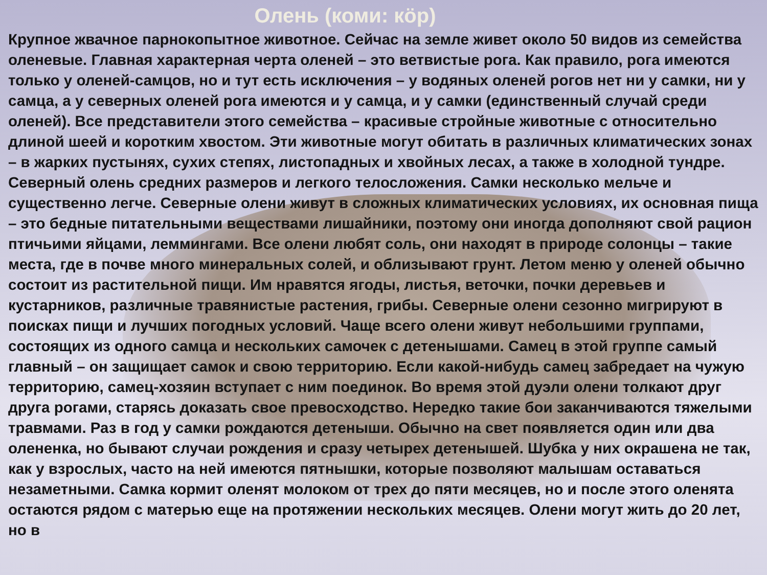Олень (коми: кӧр)
Крупное жвачное парнокопытное животное. Сейчас на земле живет около 50 видов из семейства оленевые. Главная характерная черта оленей – это ветвистые рога. Как правило, рога имеются только у оленей-самцов, но и тут есть исключения – у водяных оленей рогов нет ни у самки, ни у самца, а у северных оленей рога имеются и у самца, и у самки (единственный случай среди оленей). Все представители этого семейства – красивые стройные животные с относительно длиной шеей и коротким хвостом. Эти животные могут обитать в различных климатических зонах – в жарких пустынях, сухих степях, листопадных и хвойных лесах, а также в холодной тундре. Северный олень средних размеров и легкого телосложения. Самки несколько мельче и существенно легче. Северные олени живут в сложных климатических условиях, их основная пища – это бедные питательными веществами лишайники, поэтому они иногда дополняют свой рацион птичьими яйцами, леммингами. Все олени любят соль, они находят в природе солонцы – такие места, где в почве много минеральных солей, и облизывают грунт. Летом меню у оленей обычно состоит из растительной пищи. Им нравятся ягоды, листья, веточки, почки деревьев и кустарников, различные травянистые растения, грибы. Северные олени сезонно мигрируют в поисках пищи и лучших погодных условий. Чаще всего олени живут небольшими группами, состоящих из одного самца и нескольких самочек с детенышами. Самец в этой группе самый главный – он защищает самок и свою территорию. Если какой-нибудь самец забредает на чужую территорию, самец-хозяин вступает с ним поединок. Во время этой дуэли олени толкают друг друга рогами, старясь доказать свое превосходство. Нередко такие бои заканчиваются тяжелыми травмами. Раз в год у самки рождаются детеныши. Обычно на свет появляется один или два олененка, но бывают случаи рождения и сразу четырех детенышей. Шубка у них окрашена не так, как у взрослых, часто на ней имеются пятнышки, которые позволяют малышам оставаться незаметными. Самка кормит оленят молоком от трех до пяти месяцев, но и после этого оленята остаются рядом с матерью еще на протяжении нескольких месяцев. Олени могут жить до 20 лет, но в